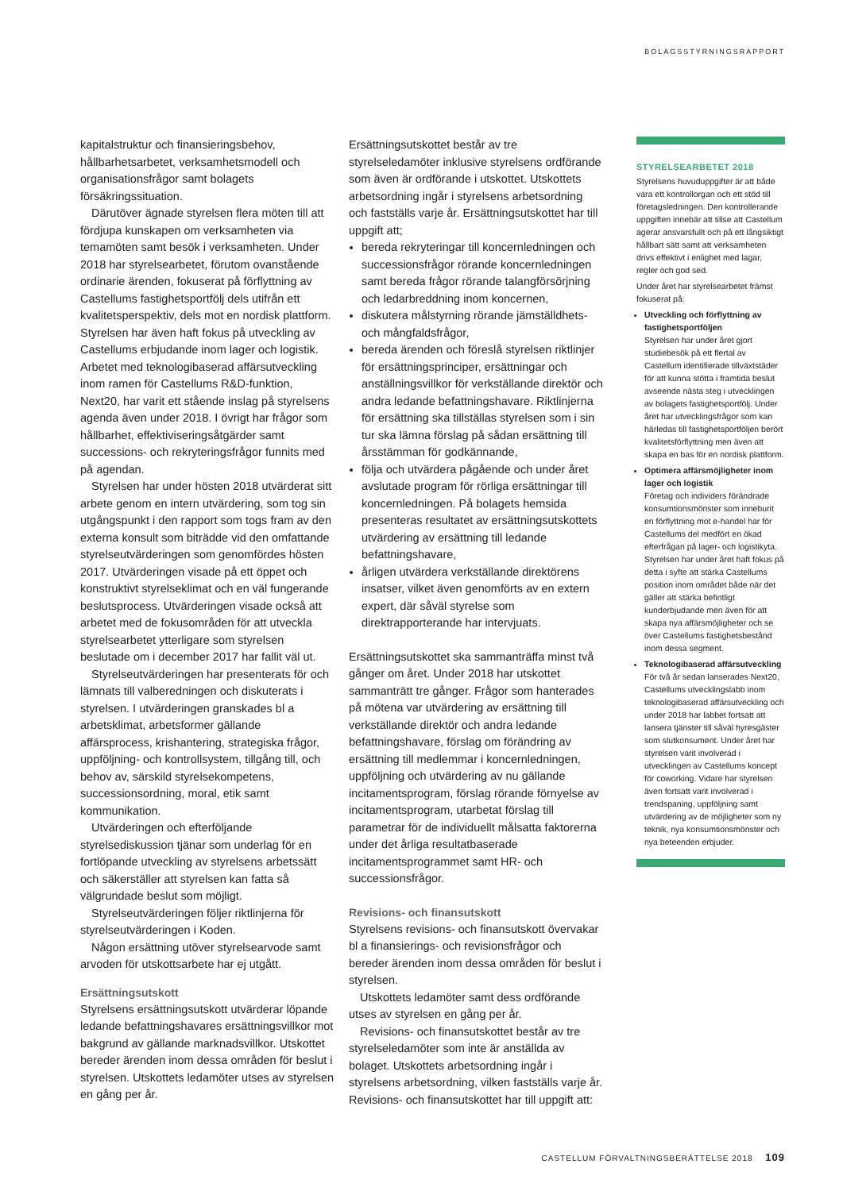BOLAGSSTYRNINGSRAPPORT
kapitalstruktur och finansieringsbehov, hållbarhetsarbetet, verksamhetsmodell och organisationsfrågor samt bolagets försäkringssituation.
Därutöver ägnade styrelsen flera möten till att fördjupa kunskapen om verksamheten via temamöten samt besök i verksamheten. Under 2018 har styrelsearbetet, förutom ovanstående ordinarie ärenden, fokuserat på förflyttning av Castellums fastighetsportfölj dels utifrån ett kvalitetsperspektiv, dels mot en nordisk plattform. Styrelsen har även haft fokus på utveckling av Castellums erbjudande inom lager och logistik. Arbetet med teknologibaserad affärsutveckling inom ramen för Castellums R&D-funktion, Next20, har varit ett stående inslag på styrelsens agenda även under 2018. I övrigt har frågor som hållbarhet, effektiviseringsåtgärder samt successions- och rekryteringsfrågor funnits med på agendan.
Styrelsen har under hösten 2018 utvärderat sitt arbete genom en intern utvärdering, som tog sin utgångspunkt i den rapport som togs fram av den externa konsult som biträdde vid den omfattande styrelseutvärderingen som genomfördes hösten 2017. Utvärderingen visade på ett öppet och konstruktivt styrelseklimat och en väl fungerande beslutsprocess. Utvärderingen visade också att arbetet med de fokusområden för att utveckla styrelsearbetet ytterligare som styrelsen beslutade om i december 2017 har fallit väl ut.
Styrelseutvärderingen har presenterats för och lämnats till valberedningen och diskuterats i styrelsen. I utvärderingen granskades bl a arbetsklimat, arbetsformer gällande affärsprocess, krishantering, strategiska frågor, uppföljning- och kontrollsystem, tillgång till, och behov av, särskild styrelsekompetens, successionsordning, moral, etik samt kommunikation.
Utvärderingen och efterföljande styrelsediskussion tjänar som underlag för en fortlöpande utveckling av styrelsens arbetssätt och säkerställer att styrelsen kan fatta så välgrundade beslut som möjligt.
Styrelseutvärderingen följer riktlinjerna för styrelseutvärderingen i Koden.
Någon ersättning utöver styrelsearvode samt arvoden för utskottsarbete har ej utgått.
Ersättningsutskott
Styrelsens ersättningsutskott utvärderar löpande ledande befattningshavares ersättningsvillkor mot bakgrund av gällande marknadsvillkor. Utskottet bereder ärenden inom dessa områden för beslut i styrelsen. Utskottets ledamöter utses av styrelsen en gång per år.
Ersättningsutskottet består av tre styrelseledamöter inklusive styrelsens ordförande som även är ordförande i utskottet. Utskottets arbetsordning ingår i styrelsens arbetsordning och fastställs varje år. Ersättningsutskottet har till uppgift att;
bereda rekryteringar till koncernledningen och successionsfrågor rörande koncernledningen samt bereda frågor rörande talangförsörjning och ledarbreddning inom koncernen,
diskutera målstyrning rörande jämställdhets- och mångfaldsfrågor,
bereda ärenden och föreslå styrelsen riktlinjer för ersättningsprinciper, ersättningar och anställningsvillkor för verkställande direktör och andra ledande befattningshavare. Riktlinjerna för ersättning ska tillställas styrelsen som i sin tur ska lämna förslag på sådan ersättning till årsstämman för godkännande,
följa och utvärdera pågående och under året avslutade program för rörliga ersättningar till koncernledningen. På bolagets hemsida presenteras resultatet av ersättningsutskottets utvärdering av ersättning till ledande befattningshavare,
årligen utvärdera verkställande direktörens insatser, vilket även genomförts av en extern expert, där såväl styrelse som direktrapporterande har intervjuats.
Ersättningsutskottet ska sammanträffa minst två gånger om året. Under 2018 har utskottet sammanträtt tre gånger. Frågor som hanterades på mötena var utvärdering av ersättning till verkställande direktör och andra ledande befattningshavare, förslag om förändring av ersättning till medlemmar i koncernledningen, uppföljning och utvärdering av nu gällande incitamentsprogram, förslag rörande förnyelse av incitamentsprogram, utarbetat förslag till parametrar för de individuellt målsatta faktorerna under det årliga resultatbaserade incitamentsprogrammet samt HR- och successionsfrågor.
Revisions- och finansutskott
Styrelsens revisions- och finansutskott övervakar bl a finansierings- och revisionsfrågor och bereder ärenden inom dessa områden för beslut i styrelsen.
Utskottets ledamöter samt dess ordförande utses av styrelsen en gång per år.
Revisions- och finansutskottet består av tre styrelseledamöter som inte är anställda av bolaget. Utskottets arbetsordning ingår i styrelsens arbetsordning, vilken fastställs varje år. Revisions- och finansutskottet har till uppgift att:
STYRELSEARBETET 2018
Styrelsens huvuduppgifter är att både vara ett kontrollorgan och ett stöd till företagsledningen. Den kontrollerande uppgiften innebär att tillse att Castellum agerar ansvarsfullt och på ett långsiktigt hållbart sätt samt att verksamheten drivs effektivt i enlighet med lagar, regler och god sed.
Under året har styrelsearbetet främst fokuserat på:
Utveckling och förflyttning av fastighetsportföljen
Styrelsen har under året gjort studiebesök på ett flertal av Castellum identifierade tillväxtstäder för att kunna stötta i framtida beslut avseende nästa steg i utvecklingen av bolagets fastighetsportfölj. Under året har utvecklingsfrågor som kan härledas till fastighetsportföljen berört kvalitetsförflyttning men även att skapa en bas för en nordisk plattform.
Optimera affärsmöjligheter inom lager och logistik
Företag och individers förändrade konsumtionsmönster som inneburit en förflyttning mot e-handel har för Castellums del medfört en ökad efterfrågan på lager- och logistikyta. Styrelsen har under året haft fokus på detta i syfte att stärka Castellums position inom området både när det gäller att stärka befintligt kunderbjudande men även för att skapa nya affärsmöjligheter och se över Castellums fastighetsbestånd inom dessa segment.
Teknologibaserad affärsutveckling
För två år sedan lanserades Next20, Castellums utvecklingslabb inom teknologibaserad affärsutveckling och under 2018 har labbet fortsatt att lansera tjänster till såväl hyresgäster som slutkonsument. Under året har styrelsen varit involverad i utvecklingen av Castellums koncept för coworking. Vidare har styrelsen även fortsatt varit involverad i trendspaning, uppföljning samt utvärdering av de möjligheter som ny teknik, nya konsumtionsmönster och nya beteenden erbjuder.
CASTELLUM FÖRVALTNINGSBERÄTTELSE 2018 109